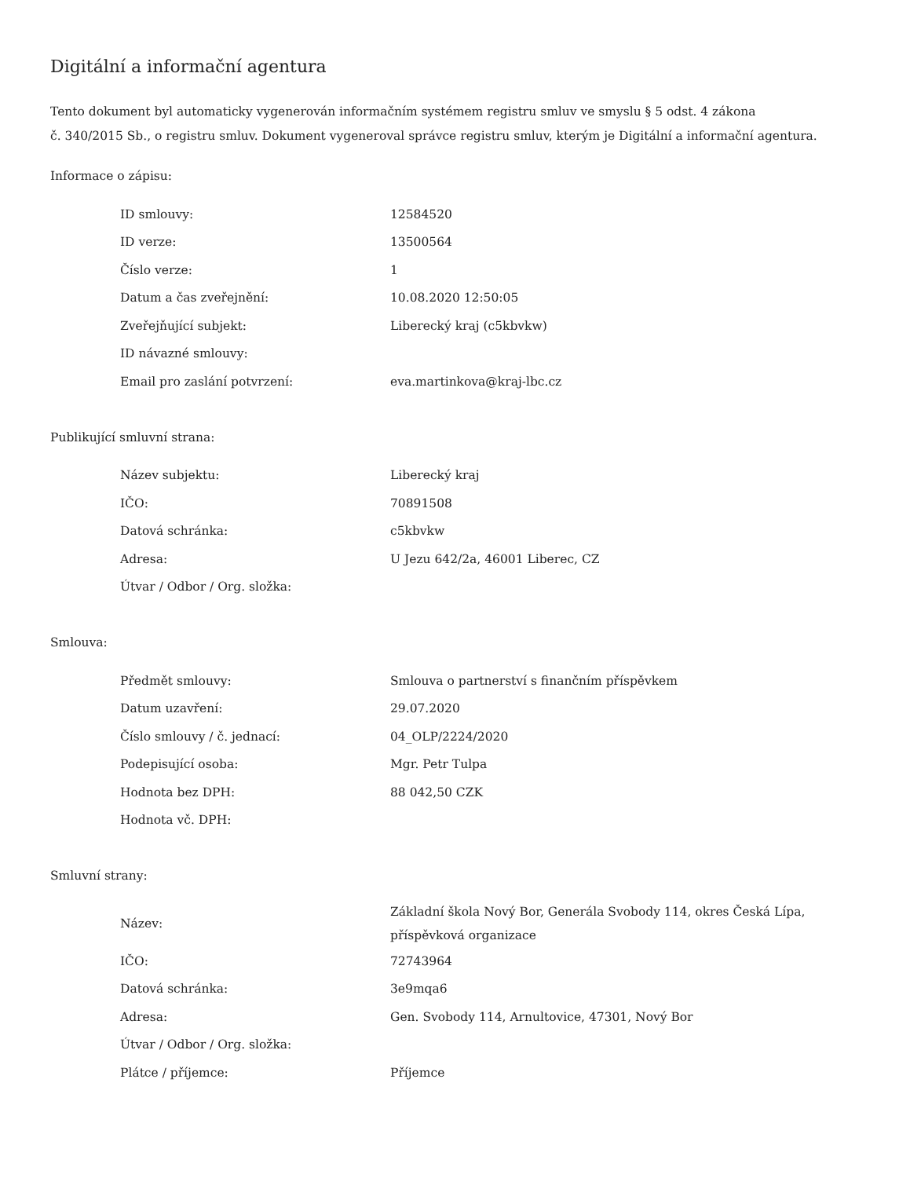Digitální a informační agentura
Tento dokument byl automaticky vygenerován informačním systémem registru smluv ve smyslu § 5 odst. 4 zákona
č. 340/2015 Sb., o registru smluv. Dokument vygeneroval správce registru smluv, kterým je Digitální a informační agentura.
Informace o zápisu:
| ID smlouvy: | 12584520 |
| ID verze: | 13500564 |
| Číslo verze: | 1 |
| Datum a čas zveřejnění: | 10.08.2020 12:50:05 |
| Zveřejňující subjekt: | Liberecký kraj (c5kbvkw) |
| ID návazné smlouvy: | |
| Email pro zaslání potvrzení: | eva.martinkova@kraj-lbc.cz |
Publikující smluvní strana:
| Název subjektu: | Liberecký kraj |
| IČO: | 70891508 |
| Datová schránka: | c5kbvkw |
| Adresa: | U Jezu 642/2a, 46001 Liberec, CZ |
| Útvar / Odbor / Org. složka: | |
Smlouva:
| Předmět smlouvy: | Smlouva o partnerství s finančním příspěvkem |
| Datum uzavření: | 29.07.2020 |
| Číslo smlouvy / č. jednací: | 04_OLP/2224/2020 |
| Podepisující osoba: | Mgr. Petr Tulpa |
| Hodnota bez DPH: | 88 042,50 CZK |
| Hodnota vč. DPH: | |
Smluvní strany:
| Název: | Základní škola Nový Bor, Generála Svobody 114, okres Česká Lípa, příspěvková organizace |
| IČO: | 72743964 |
| Datová schránka: | 3e9mqa6 |
| Adresa: | Gen. Svobody 114, Arnultovice, 47301, Nový Bor |
| Útvar / Odbor / Org. složka: | |
| Plátce / příjemce: | Příjemce |